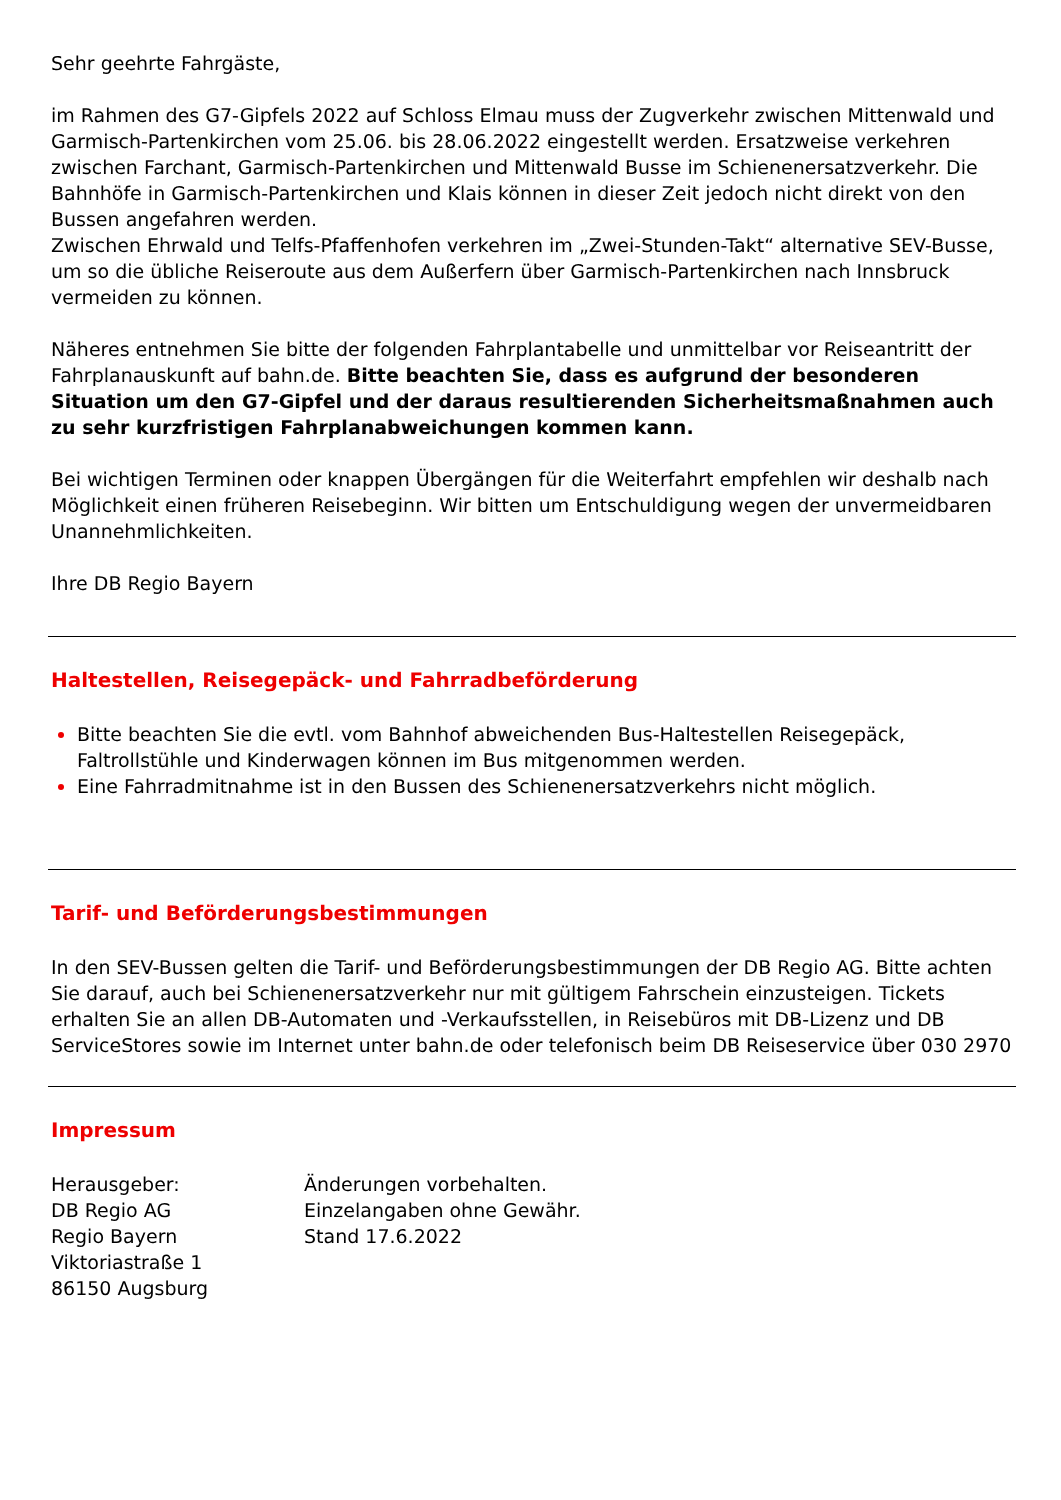Sehr geehrte Fahrgäste,
im Rahmen des G7-Gipfels 2022 auf Schloss Elmau muss der Zugverkehr zwischen Mittenwald und Garmisch-Partenkirchen vom 25.06. bis 28.06.2022 eingestellt werden. Ersatzweise verkehren zwischen Farchant, Garmisch-Partenkirchen und Mittenwald Busse im Schienenersatzverkehr. Die Bahnhöfe in Garmisch-Partenkirchen und Klais können in dieser Zeit jedoch nicht direkt von den Bussen angefahren werden.
Zwischen Ehrwald und Telfs-Pfaffenhofen verkehren im „Zwei-Stunden-Takt“ alternative SEV-Busse, um so die übliche Reiseroute aus dem Außerfern über Garmisch-Partenkirchen nach Innsbruck vermeiden zu können.
Näheres entnehmen Sie bitte der folgenden Fahrplantabelle und unmittelbar vor Reiseantritt der Fahrplanauskunft auf bahn.de. Bitte beachten Sie, dass es aufgrund der besonderen Situation um den G7-Gipfel und der daraus resultierenden Sicherheitsmaßnahmen auch zu sehr kurzfristigen Fahrplanabweichungen kommen kann.
Bei wichtigen Terminen oder knappen Übergängen für die Weiterfahrt empfehlen wir deshalb nach Möglichkeit einen früheren Reisebeginn. Wir bitten um Entschuldigung wegen der unvermeidbaren Unannehmlichkeiten.
Ihre DB Regio Bayern
Haltestellen, Reisegepäck- und Fahrradbeförderung
Bitte beachten Sie die evtl. vom Bahnhof abweichenden Bus-Haltestellen Reisegepäck, Faltrollstühle und Kinderwagen können im Bus mitgenommen werden.
Eine Fahrradmitnahme ist in den Bussen des Schienenersatzverkehrs nicht möglich.
Tarif- und Beförderungsbestimmungen
In den SEV-Bussen gelten die Tarif- und Beförderungsbestimmungen der DB Regio AG. Bitte achten Sie darauf, auch bei Schienenersatzverkehr nur mit gültigem Fahrschein einzusteigen. Tickets erhalten Sie an allen DB-Automaten und -Verkaufsstellen, in Reisebüros mit DB-Lizenz und DB ServiceStores sowie im Internet unter bahn.de oder telefonisch beim DB Reiseservice über 030 2970
Impressum
Herausgeber:
DB Regio AG
Regio Bayern
Viktoriastraße 1
86150 Augsburg
Änderungen vorbehalten.
Einzelangaben ohne Gewähr.
Stand 17.6.2022